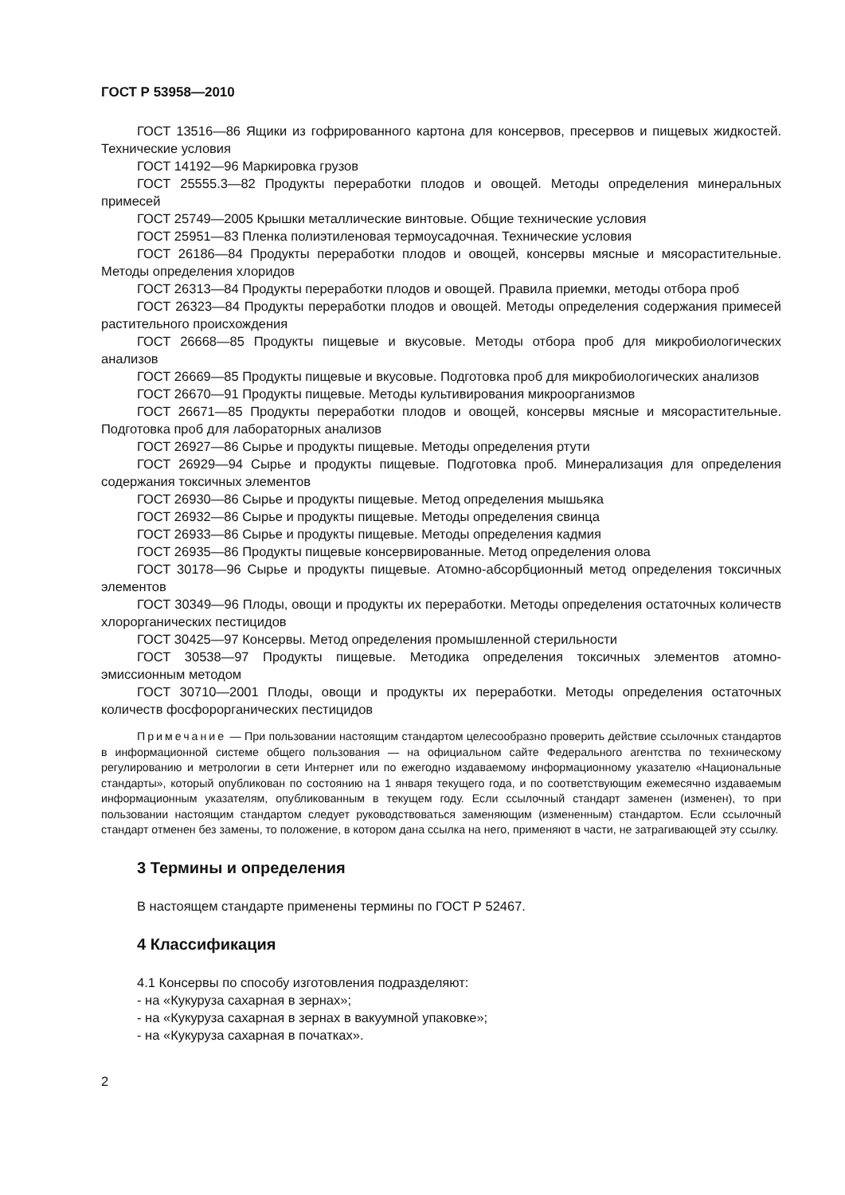ГОСТ Р 53958—2010
ГОСТ 13516—86 Ящики из гофрированного картона для консервов, пресервов и пищевых жидкостей. Технические условия
ГОСТ 14192—96 Маркировка грузов
ГОСТ 25555.3—82 Продукты переработки плодов и овощей. Методы определения минеральных примесей
ГОСТ 25749—2005 Крышки металлические винтовые. Общие технические условия
ГОСТ 25951—83 Пленка полиэтиленовая термоусадочная. Технические условия
ГОСТ 26186—84 Продукты переработки плодов и овощей, консервы мясные и мясорастительные. Методы определения хлоридов
ГОСТ 26313—84 Продукты переработки плодов и овощей. Правила приемки, методы отбора проб
ГОСТ 26323—84 Продукты переработки плодов и овощей. Методы определения содержания примесей растительного происхождения
ГОСТ 26668—85 Продукты пищевые и вкусовые. Методы отбора проб для микробиологических анализов
ГОСТ 26669—85 Продукты пищевые и вкусовые. Подготовка проб для микробиологических анализов
ГОСТ 26670—91 Продукты пищевые. Методы культивирования микроорганизмов
ГОСТ 26671—85 Продукты переработки плодов и овощей, консервы мясные и мясорастительные. Подготовка проб для лабораторных анализов
ГОСТ 26927—86 Сырье и продукты пищевые. Методы определения ртути
ГОСТ 26929—94 Сырье и продукты пищевые. Подготовка проб. Минерализация для определения содержания токсичных элементов
ГОСТ 26930—86 Сырье и продукты пищевые. Метод определения мышьяка
ГОСТ 26932—86 Сырье и продукты пищевые. Методы определения свинца
ГОСТ 26933—86 Сырье и продукты пищевые. Методы определения кадмия
ГОСТ 26935—86 Продукты пищевые консервированные. Метод определения олова
ГОСТ 30178—96 Сырье и продукты пищевые. Атомно-абсорбционный метод определения токсичных элементов
ГОСТ 30349—96 Плоды, овощи и продукты их переработки. Методы определения остаточных количеств хлорорганических пестицидов
ГОСТ 30425—97 Консервы. Метод определения промышленной стерильности
ГОСТ 30538—97 Продукты пищевые. Методика определения токсичных элементов атомно-эмиссионным методом
ГОСТ 30710—2001 Плоды, овощи и продукты их переработки. Методы определения остаточных количеств фосфорорганических пестицидов
Примечание — При пользовании настоящим стандартом целесообразно проверить действие ссылочных стандартов в информационной системе общего пользования — на официальном сайте Федерального агентства по техническому регулированию и метрологии в сети Интернет или по ежегодно издаваемому информационному указателю «Национальные стандарты», который опубликован по состоянию на 1 января текущего года, и по соответствующим ежемесячно издаваемым информационным указателям, опубликованным в текущем году. Если ссылочный стандарт заменен (изменен), то при пользовании настоящим стандартом следует руководствоваться заменяющим (измененным) стандартом. Если ссылочный стандарт отменен без замены, то положение, в котором дана ссылка на него, применяют в части, не затрагивающей эту ссылку.
3 Термины и определения
В настоящем стандарте применены термины по ГОСТ Р 52467.
4 Классификация
4.1 Консервы по способу изготовления подразделяют:
- на «Кукуруза сахарная в зернах»;
- на «Кукуруза сахарная в зернах в вакуумной упаковке»;
- на «Кукуруза сахарная в початках».
2